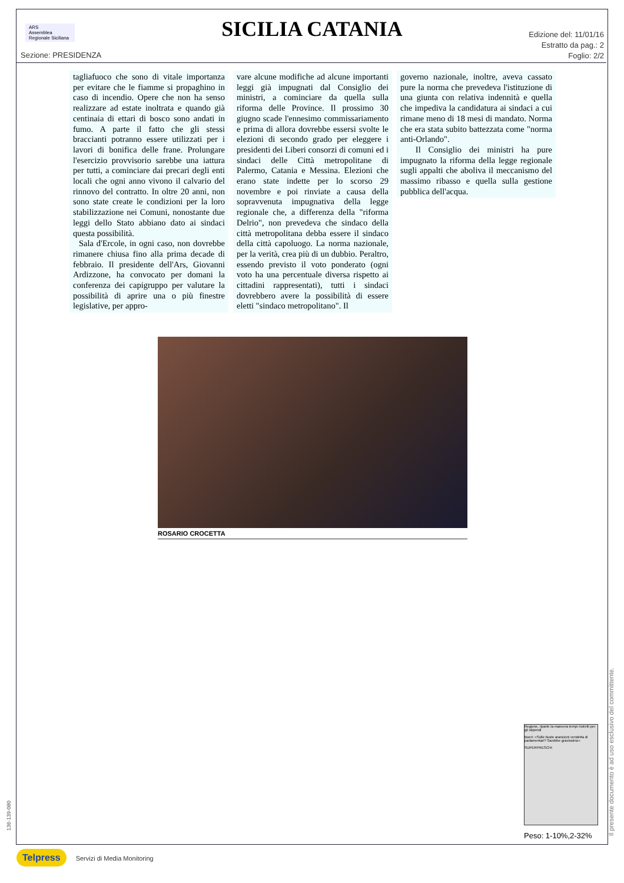ARS
Assemblea Regionale Siciliana
SICILIA CATANIA
Edizione del: 11/01/16
Estratto da pag.: 2
Foglio: 2/2
Sezione: PRESIDENZA
tagliafuoco che sono di vitale importanza per evitare che le fiamme si propaghino in caso di incendio. Opere che non ha senso realizzare ad estate inoltrata e quando già centinaia di ettari di bosco sono andati in fumo. A parte il fatto che gli stessi braccianti potranno essere utilizzati per i lavori di bonifica delle frane. Prolungare l'esercizio provvisorio sarebbe una iattura per tutti, a cominciare dai precari degli enti locali che ogni anno vivono il calvario del rinnovo del contratto. In oltre 20 anni, non sono state create le condizioni per la loro stabilizzazione nei Comuni, nonostante due leggi dello Stato abbiano dato ai sindaci questa possibilità.
Sala d'Ercole, in ogni caso, non dovrebbe rimanere chiusa fino alla prima decade di febbraio. Il presidente dell'Ars, Giovanni Ardizzone, ha convocato per domani la conferenza dei capigruppo per valutare la possibilità di aprire una o più finestre legislative, per appro-
vare alcune modifiche ad alcune importanti leggi già impugnati dal Consiglio dei ministri, a cominciare da quella sulla riforma delle Province. Il prossimo 30 giugno scade l'ennesimo commissariamento e prima di allora dovrebbe essersi svolte le elezioni di secondo grado per eleggere i presidenti dei Liberi consorzi di comuni ed i sindaci delle Città metropolitane di Palermo, Catania e Messina. Elezioni che erano state indette per lo scorso 29 novembre e poi rinviate a causa della sopravvenuta impugnativa della legge regionale che, a differenza della "riforma Delrio", non prevedeva che sindaco della città metropolitana debba essere il sindaco della città capoluogo. La norma nazionale, per la verità, crea più di un dubbio. Peraltro, essendo previsto il voto ponderato (ogni voto ha una percentuale diversa rispetto ai cittadini rappresentati), tutti i sindaci dovrebbero avere la possibilità di essere eletti "sindaco metropolitano". Il
governo nazionale, inoltre, aveva cassato pure la norma che prevedeva l'istituzione di una giunta con relativa indennità e quella che impediva la candidatura ai sindaci a cui rimane meno di 18 mesi di mandato. Norma che era stata subito battezzata come "norma anti-Orlando".
Il Consiglio dei ministri ha pure impugnato la riforma della legge regionale sugli appalti che aboliva il meccanismo del massimo ribasso e quella sulla gestione pubblica dell'acqua.
ROSARIO CROCETTA
Regione, riparte la manovra tempi ristretti per gli stipendi
Boeri: «Sulle buste arancioni vendetta di parlamentari? Sarebbe gravissimo»
SUPERFRESCHI
Peso: 1-10%,2-32%
Il presente documento è ad uso esclusivo del committente.
136-139-080
Telpress Servizi di Media Monitoring